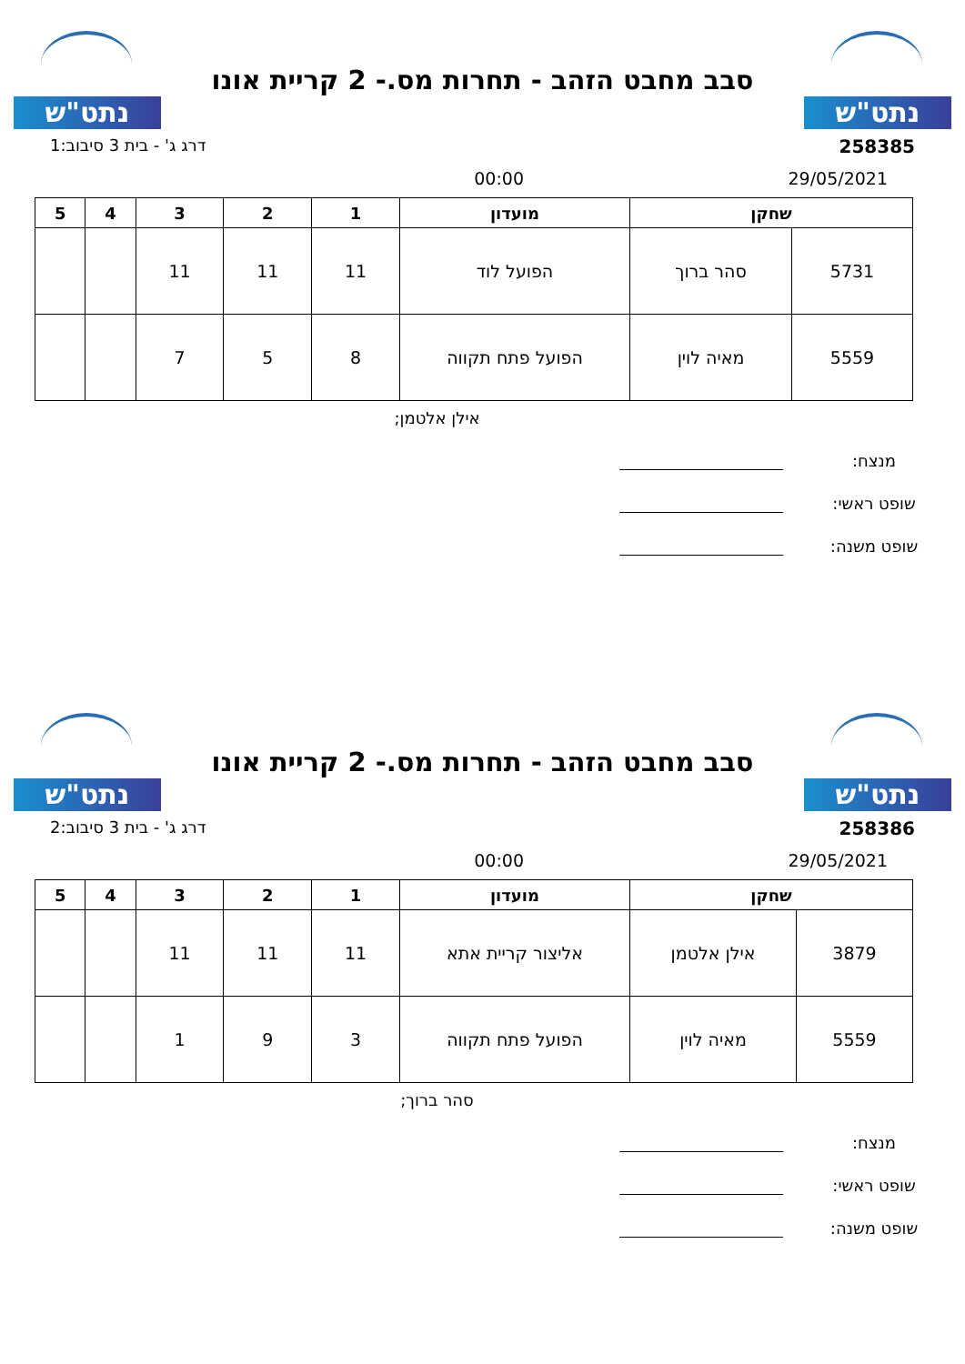נתט"ש
סבב מחבט הזהב - תחרות מס.- 2 קריית אונו
נתט"ש
258385 דרג ג' - בית 3 סיבוב:1
29/05/2021 00:00
| שחקן | | מועדון | 1 | 2 | 3 | 4 | 5 |
| --- | --- | --- | --- | --- | --- | --- | --- |
| 5731 | סהר ברוך | הפועל לוד | 11 | 11 | 11 | | |
| 5559 | מאיה לוין | הפועל פתח תקווה | 8 | 5 | 7 | | |
אילן אלטמן;
מנצח:
שופט ראשי:
שופט משנה:
נתט"ש
סבב מחבט הזהב - תחרות מס.- 2 קריית אונו
נתט"ש
258386 דרג ג' - בית 3 סיבוב:2
29/05/2021 00:00
| שחקן | | מועדון | 1 | 2 | 3 | 4 | 5 |
| --- | --- | --- | --- | --- | --- | --- | --- |
| 3879 | אילן אלטמן | אליצור קריית אתא | 11 | 11 | 11 | | |
| 5559 | מאיה לוין | הפועל פתח תקווה | 3 | 9 | 1 | | |
סהר ברוך;
מנצח:
שופט ראשי:
שופט משנה: